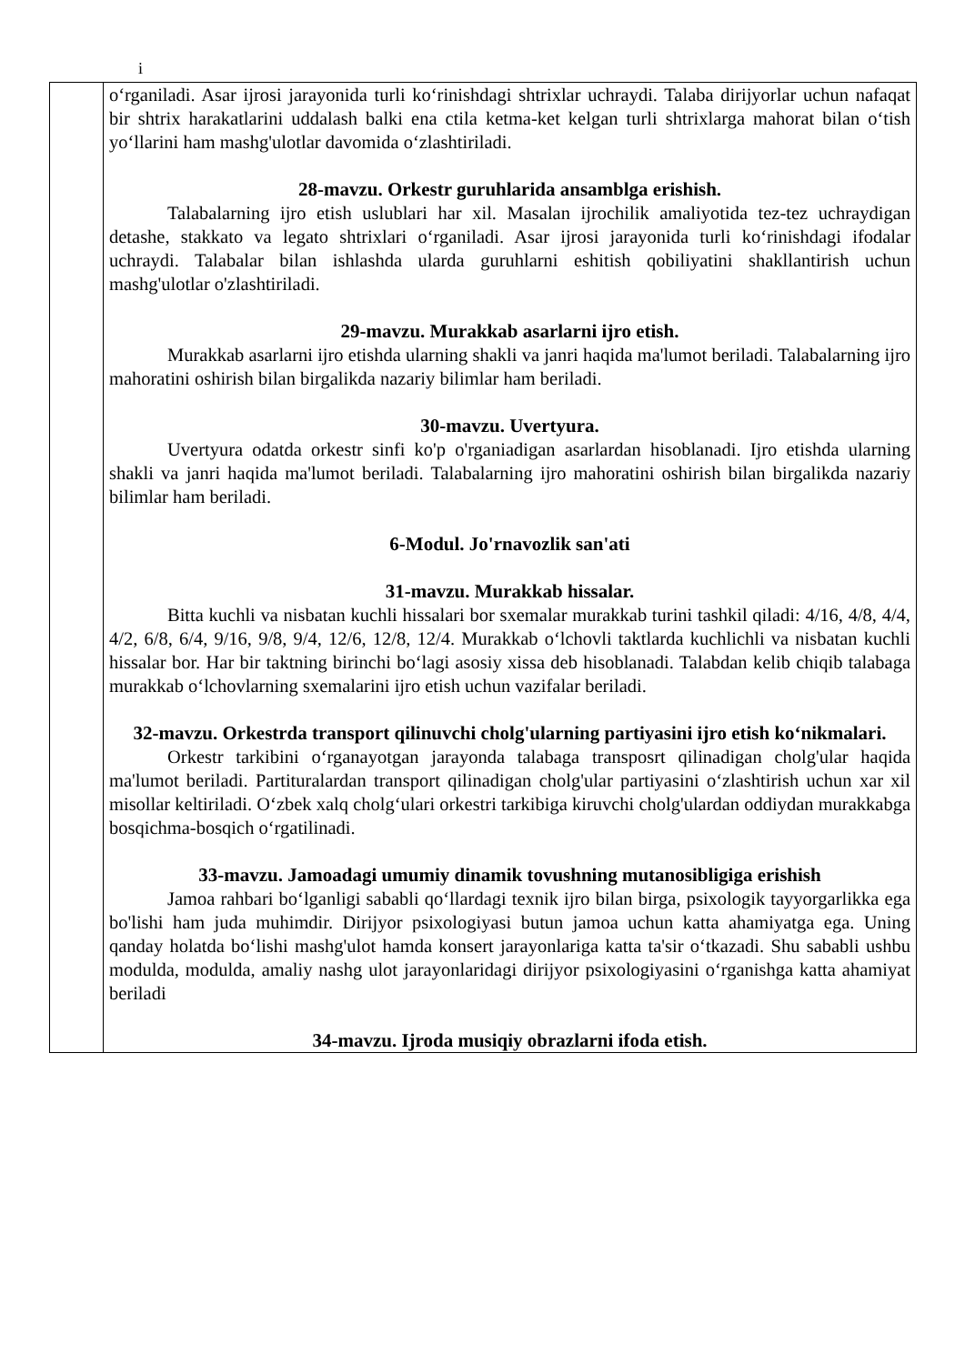i
| | o‘rganiladi. Asar ijrosi jarayonida turli ko‘rinishdagi shtrixlar uchraydi. Talaba dirijyorlar uchun nafaqat bir shtrix harakatlarini uddalash balki ena ctila ketma-ket kelgan turli shtrixlarga mahorat bilan o‘tish yo‘llarini ham mashg'ulotlar davomida o‘zlashtiriladi. 28-mavzu. Orkestr guruhlarida ansamblga erishish. Talabalarning ijro etish uslublari har xil. Masalan ijrochilik amaliyotida tez-tez uchraydigan detashe, stakkato va legato shtrixlari o‘rganiladi. Asar ijrosi jarayonida turli ko‘rinishdagi ifodalar uchraydi. Talabalar bilan ishlashda ularda guruhlarni eshitish qobiliyatini shakllantirish uchun mashg'ulotlar o'zlashtiriladi. 29-mavzu. Murakkab asarlarni ijro etish. Murakkab asarlarni ijro etishda ularning shakli va janri haqida ma'lumot beriladi. Talabalarning ijro mahoratini oshirish bilan birgalikda nazariy bilimlar ham beriladi. 30-mavzu. Uvertyura. Uvertyura odatda orkestr sinfi ko'p o'rganiadigan asarlardan hisoblanadi. Ijro etishda ularning shakli va janri haqida ma'lumot beriladi. Talabalarning ijro mahoratini oshirish bilan birgalikda nazariy bilimlar ham beriladi. 6-Modul. Jo'rnavozlik san'ati 31-mavzu. Murakkab hissalar. Bitta kuchli va nisbatan kuchli hissalari bor sxemalar murakkab turini tashkil qiladi: 4/16, 4/8, 4/4, 4/2, 6/8, 6/4, 9/16, 9/8, 9/4, 12/6, 12/8, 12/4. Murakkab o‘lchovli taktlarda kuchlichli va nisbatan kuchli hissalar bor. Har bir taktning birinchi bo‘lagi asosiy xissa deb hisoblanadi. Talabdan kelib chiqib talabaga murakkab o‘lchovlarning sxemalarini ijro etish uchun vazifalar beriladi. 32-mavzu. Orkestrda transport qilinuvchi cholg'ularning partiyasini ijro etish ko‘nikmalari. Orkestr tarkibini o‘rganayotgan jarayonda talabaga transposrt qilinadigan cholg'ular haqida ma'lumot beriladi. Partituralardan transport qilinadigan cholg'ular partiyasini o‘zlashtirish uchun xar xil misollar keltiriladi. O‘zbek xalq cholg‘ulari orkestri tarkibiga kiruvchi cholg'ulardan oddiydan murakkabga bosqichma-bosqich o‘rgatilinadi. 33-mavzu. Jamoadagi umumiy dinamik tovushning mutanosibligiga erishish Jamoa rahbari bo‘lganligi sababli qo‘llardagi texnik ijro bilan birga, psixologik tayyorgarlikka ega bo'lishi ham juda muhimdir. Dirijyor psixologiyasi butun jamoa uchun katta ahamiyatga ega. Uning qanday holatda bo‘lishi mashg'ulot hamda konsert jarayonlariga katta ta'sir o‘tkazadi. Shu sababli ushbu modulda, modulda, amaliy nashg ulot jarayonlaridagi dirijyor psixologiyasini o‘rganishga katta ahamiyat beriladi 34-mavzu. Ijroda musiqiy obrazlarni ifoda etish. |